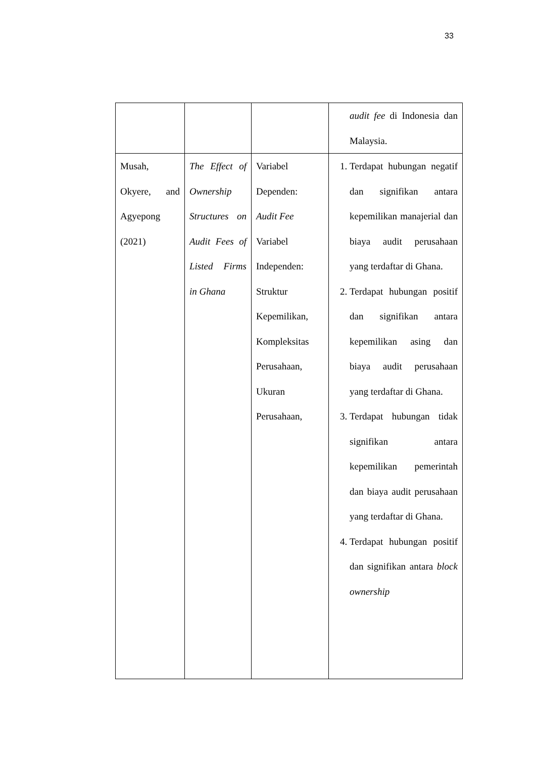33
| | | | audit fee di Indonesia dan Malaysia. |
| Musah, Okyere, and Agyepong (2021) | The Effect of Ownership Structures on Audit Fees of Listed Firms in Ghana | Variabel Dependen: Audit Fee Variabel Independen: Struktur Kepemilikan, Kompleksitas Perusahaan, Ukuran Perusahaan, | 1. Terdapat hubungan negatif dan signifikan antara kepemilikan manajerial dan biaya audit perusahaan yang terdaftar di Ghana. 2. Terdapat hubungan positif dan signifikan antara kepemilikan asing dan biaya audit perusahaan yang terdaftar di Ghana. 3. Terdapat hubungan tidak signifikan antara kepemilikan pemerintah dan biaya audit perusahaan yang terdaftar di Ghana. 4. Terdapat hubungan positif dan signifikan antara block ownership |